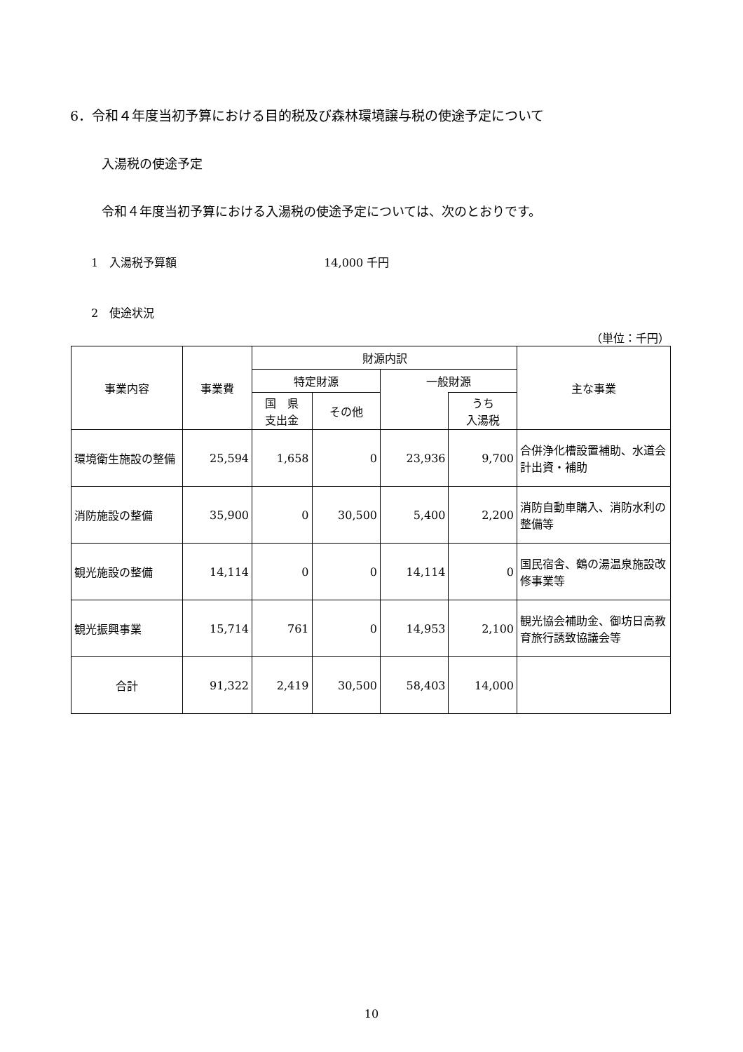6．令和４年度当初予算における目的税及び森林環境譲与税の使途予定について
入湯税の使途予定
令和４年度当初予算における入湯税の使途予定については、次のとおりです。
1　入湯税予算額 14,000 千円
2　使途状況
（単位：千円）
| 事業内容 | 事業費 | 財源内訳 | | | | 主な事業 |
| --- | --- | --- | --- | --- | --- | --- |
| | | 特定財源 | | 一般財源 | | |
| | | 国 県 支出金 | その他 | | うち 入湯税 | |
| 環境衛生施設の整備 | 25,594 | 1,658 | 0 | 23,936 | 9,700 | 合併浄化槽設置補助、水道会計出資・補助 |
| 消防施設の整備 | 35,900 | 0 | 30,500 | 5,400 | 2,200 | 消防自動車購入、消防水利の整備等 |
| 観光施設の整備 | 14,114 | 0 | 0 | 14,114 | 0 | 国民宿舎、鶴の湯温泉施設改修事業等 |
| 観光振興事業 | 15,714 | 761 | 0 | 14,953 | 2,100 | 観光協会補助金、御坊日高教育旅行誘致協議会等 |
| 合計 | 91,322 | 2,419 | 30,500 | 58,403 | 14,000 | |
10